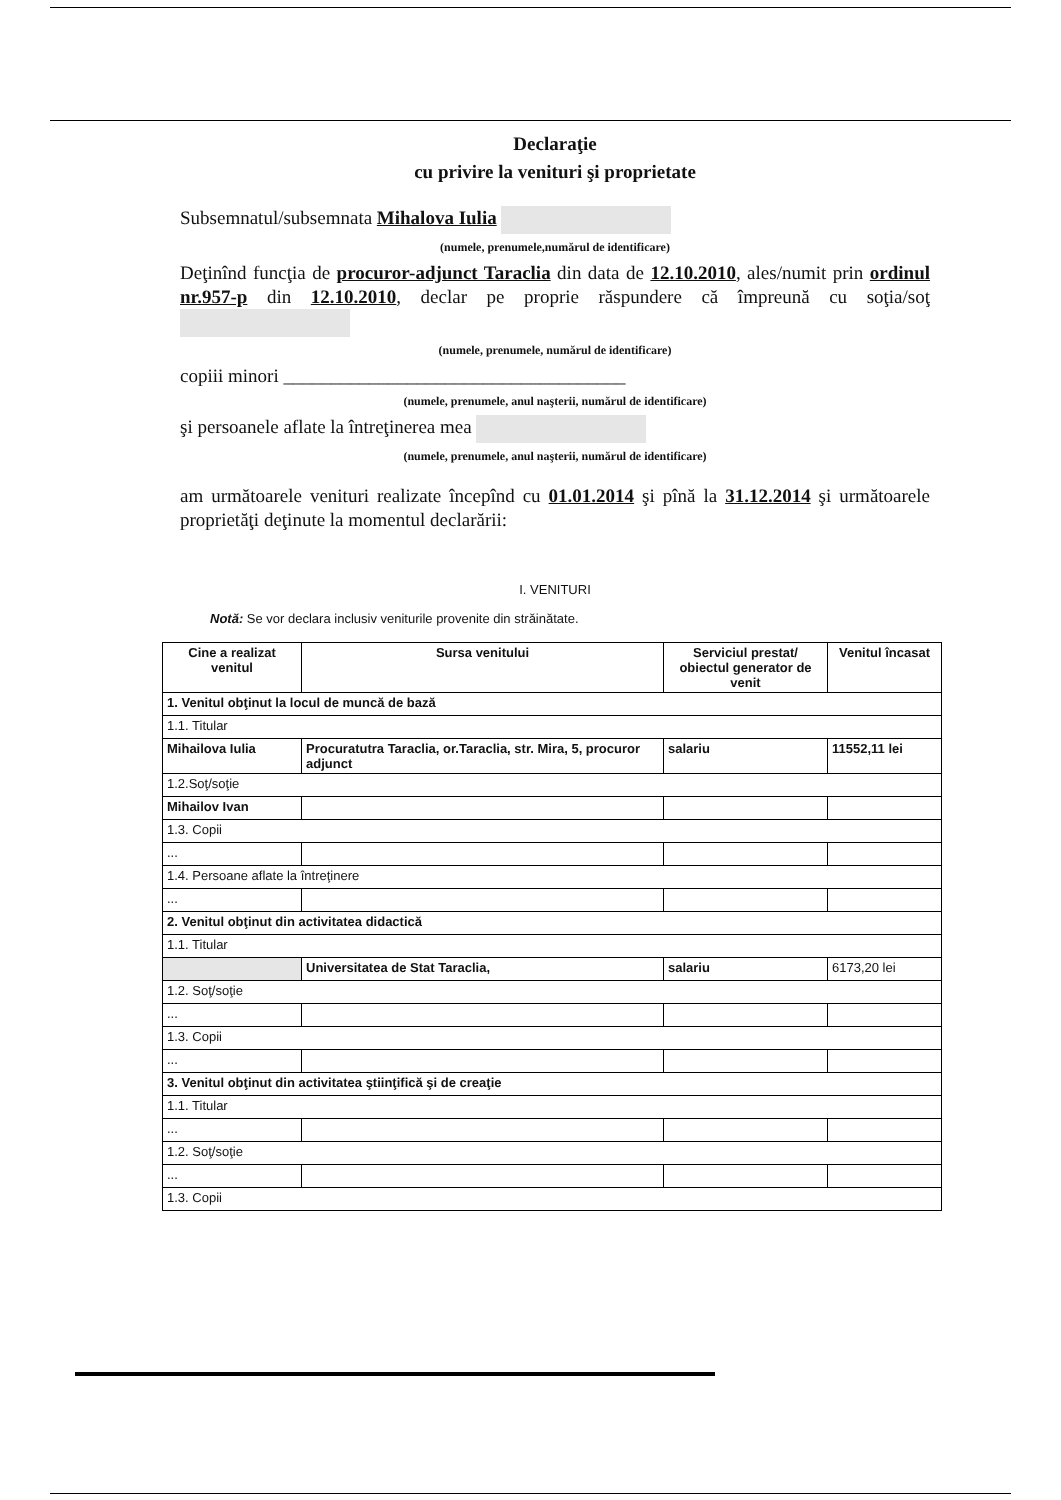Declaraţie
cu privire la venituri şi proprietate
Subsemnatul/subsemnata Mihalova Iulia
(numele, prenumele,numărul de identificare)
Deţinînd funcţia de procuror-adjunct Taraclia din data de 12.10.2010, ales/numit prin ordinul nr.957-p din 12.10.2010, declar pe proprie răspundere că împreună cu soţia/soţ
(numele, prenumele, numărul de identificare)
copiii minori ____________________________________
(numele, prenumele, anul naşterii, numărul de identificare)
şi persoanele aflate la întreţinerea mea
(numele, prenumele, anul naşterii, numărul de identificare)
am următoarele venituri realizate începînd cu 01.01.2014 şi pînă la 31.12.2014 şi următoarele proprietăţi deţinute la momentul declarării:
I. VENITURI
Notă: Se vor declara inclusiv veniturile provenite din străinătate.
| Cine a realizat venitul | Sursa venitului | Serviciul prestat/ obiectul generator de venit | Venitul încasat |
| --- | --- | --- | --- |
| 1. Venitul obţinut la locul de muncă de bază | | | |
| 1.1. Titular | | | |
| Mihailova Iulia | Procuratutra Taraclia, or.Taraclia, str. Mira, 5, procuror adjunct | salariu | 11552,11 lei |
| 1.2.Soţ/soţie | | | |
| Mihailov Ivan | | | |
| 1.3. Copii | | | |
| ... | | | |
| 1.4. Persoane aflate la întreţinere | | | |
| ... | | | |
| 2. Venitul obţinut din activitatea didactică | | | |
| 1.1. Titular | | | |
| | Universitatea de Stat Taraclia, | salariu | 6173,20 lei |
| 1.2. Soţ/soţie | | | |
| ... | | | |
| 1.3. Copii | | | |
| ... | | | |
| 3. Venitul obţinut din activitatea ştiinţifică şi de creaţie | | | |
| 1.1. Titular | | | |
| ... | | | |
| 1.2. Soţ/soţie | | | |
| ... | | | |
| 1.3. Copii | | | |